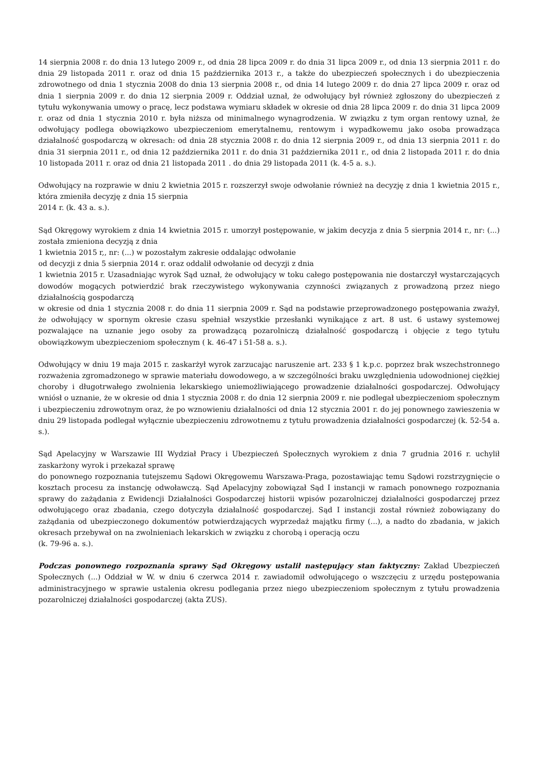14 sierpnia 2008 r. do dnia 13 lutego 2009 r., od dnia 28 lipca 2009 r. do dnia 31 lipca 2009 r., od dnia 13 sierpnia 2011 r. do dnia 29 listopada 2011 r. oraz od dnia 15 października 2013 r., a także do ubezpieczeń społecznych i do ubezpieczenia zdrowotnego od dnia 1 stycznia 2008 do dnia 13 sierpnia 2008 r., od dnia 14 lutego 2009 r. do dnia 27 lipca 2009 r. oraz od dnia 1 sierpnia 2009 r. do dnia 12 sierpnia 2009 r. Oddział uznał, że odwołujący był również zgłoszony do ubezpieczeń z tytułu wykonywania umowy o pracę, lecz podstawa wymiaru składek w okresie od dnia 28 lipca 2009 r. do dnia 31 lipca 2009 r. oraz od dnia 1 stycznia 2010 r. była niższa od minimalnego wynagrodzenia. W związku z tym organ rentowy uznał, że odwołujący podlega obowiązkowo ubezpieczeniom emerytalnemu, rentowym i wypadkowemu jako osoba prowadząca działalność gospodarczą w okresach: od dnia 28 stycznia 2008 r. do dnia 12 sierpnia 2009 r., od dnia 13 sierpnia 2011 r. do dnia 31 sierpnia 2011 r., od dnia 12 października 2011 r. do dnia 31 października 2011 r., od dnia 2 listopada 2011 r. do dnia 10 listopada 2011 r. oraz od dnia 21 listopada 2011 . do dnia 29 listopada 2011 (k. 4-5 a. s.).
Odwołujący na rozprawie w dniu 2 kwietnia 2015 r. rozszerzył swoje odwołanie również na decyzję z dnia 1 kwietnia 2015 r., która zmieniła decyzję z dnia 15 sierpnia
2014 r. (k. 43 a. s.).
Sąd Okręgowy wyrokiem z dnia 14 kwietnia 2015 r. umorzył postępowanie, w jakim decyzja z dnia 5 sierpnia 2014 r., nr: (...) została zmieniona decyzją z dnia
1 kwietnia 2015 r,, nr: (...) w pozostałym zakresie oddalając odwołanie
od decyzji z dnia 5 sierpnia 2014 r. oraz oddalił odwołanie od decyzji z dnia
1 kwietnia 2015 r. Uzasadniając wyrok Sąd uznał, że odwołujący w toku całego postępowania nie dostarczył wystarczających dowodów mogących potwierdzić brak rzeczywistego wykonywania czynności związanych z prowadzoną przez niego działalnością gospodarczą
w okresie od dnia 1 stycznia 2008 r. do dnia 11 sierpnia 2009 r. Sąd na podstawie przeprowadzonego postępowania zważył, że odwołujący w spornym okresie czasu spełniał wszystkie przesłanki wynikające z art. 8 ust. 6 ustawy systemowej pozwalające na uznanie jego osoby za prowadzącą pozarolniczą działalność gospodarczą i objęcie z tego tytułu obowiązkowym ubezpieczeniom społecznym ( k. 46-47 i 51-58 a. s.).
Odwołujący w dniu 19 maja 2015 r. zaskarżył wyrok zarzucając naruszenie art. 233 § 1 k.p.c. poprzez brak wszechstronnego rozważenia zgromadzonego w sprawie materiału dowodowego, a w szczególności braku uwzględnienia udowodnionej ciężkiej choroby i długotrwałego zwolnienia lekarskiego uniemożliwiającego prowadzenie działalności gospodarczej. Odwołujący wniósł o uznanie, że w okresie od dnia 1 stycznia 2008 r. do dnia 12 sierpnia 2009 r. nie podlegał ubezpieczeniom społecznym i ubezpieczeniu zdrowotnym oraz, że po wznowieniu działalności od dnia 12 stycznia 2001 r. do jej ponownego zawieszenia w dniu 29 listopada podlegał wyłącznie ubezpieczeniu zdrowotnemu z tytułu prowadzenia działalności gospodarczej (k. 52-54 a. s.).
Sąd Apelacyjny w Warszawie III Wydział Pracy i Ubezpieczeń Społecznych wyrokiem z dnia 7 grudnia 2016 r. uchylił zaskarżony wyrok i przekazał sprawę
do ponownego rozpoznania tutejszemu Sądowi Okręgowemu Warszawa-Praga, pozostawiając temu Sądowi rozstrzygnięcie o kosztach procesu za instancję odwoławczą. Sąd Apelacyjny zobowiązał Sąd I instancji w ramach ponownego rozpoznania sprawy do zażądania z Ewidencji Działalności Gospodarczej historii wpisów pozarolniczej działalności gospodarczej przez odwołującego oraz zbadania, czego dotyczyła działalność gospodarczej. Sąd I instancji został również zobowiązany do zażądania od ubezpieczonego dokumentów potwierdzających wyprzedaż majątku firmy (...), a nadto do zbadania, w jakich okresach przebywał on na zwolnieniach lekarskich w związku z chorobą i operacją oczu
(k. 79-96 a. s.).
Podczas ponownego rozpoznania sprawy Sąd Okręgowy ustalił następujący stan faktyczny: Zakład Ubezpieczeń Społecznych (...) Oddział w W. w dniu 6 czerwca 2014 r. zawiadomił odwołującego o wszczęciu z urzędu postępowania administracyjnego w sprawie ustalenia okresu podlegania przez niego ubezpieczeniom społecznym z tytułu prowadzenia pozarolniczej działalności gospodarczej (akta ZUS).